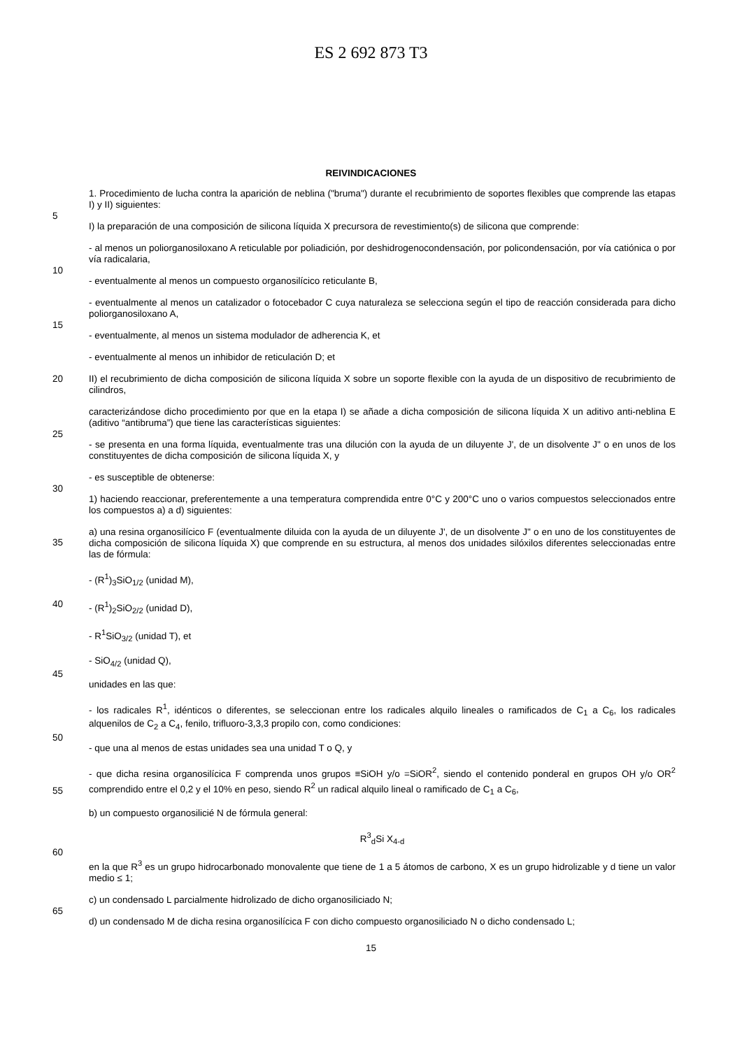ES 2 692 873 T3
REIVINDICACIONES
1. Procedimiento de lucha contra la aparición de neblina ("bruma") durante el recubrimiento de soportes flexibles que comprende las etapas I) y II) siguientes:
5
I) la preparación de una composición de silicona líquida X precursora de revestimiento(s) de silicona que comprende:
- al menos un poliorganosiloxano A reticulable por poliadición, por deshidrogenocondensación, por policondensación, por vía catiónica o por vía radicalaria,
10
- eventualmente al menos un compuesto organosilícico reticulante B,
- eventualmente al menos un catalizador o fotocebador C cuya naturaleza se selecciona según el tipo de reacción considerada para dicho poliorganosiloxano A,
15
- eventualmente, al menos un sistema modulador de adherencia K, et
- eventualmente al menos un inhibidor de reticulación D; et
20
II) el recubrimiento de dicha composición de silicona líquida X sobre un soporte flexible con la ayuda de un dispositivo de recubrimiento de cilindros,
caracterizándose dicho procedimiento por que en la etapa I) se añade a dicha composición de silicona líquida X un aditivo anti-neblina E (aditivo “antibruma”) que tiene las características siguientes:
25
- se presenta en una forma líquida, eventualmente tras una dilución con la ayuda de un diluyente J', de un disolvente J" o en unos de los constituyentes de dicha composición de silicona líquida X, y
- es susceptible de obtenerse:
30
1) haciendo reaccionar, preferentemente a una temperatura comprendida entre 0°C y 200°C uno o varios compuestos seleccionados entre los compuestos a) a d) siguientes:
35
a) una resina organosilícico F (eventualmente diluida con la ayuda de un diluyente J', de un disolvente J" o en uno de los constituyentes de dicha composición de silicona líquida X) que comprende en su estructura, al menos dos unidades silóxilos diferentes seleccionadas entre las de fórmula:
- (R<sup>1</sup>)<sub>3</sub>SiO<sub>1/2</sub> (unidad M),
40
- (R<sup>1</sup>)<sub>2</sub>SiO<sub>2/2</sub> (unidad D),
- R<sup>1</sup>SiO<sub>3/2</sub> (unidad T), et
- SiO<sub>4/2</sub> (unidad Q),
45
unidades en las que:
- los radicales R<sup>1</sup>, idénticos o diferentes, se seleccionan entre los radicales alquilo lineales o ramificados de C<sub>1</sub> a C<sub>6</sub>, los radicales alquenilos de C<sub>2</sub> a C<sub>4</sub>, fenilo, trifluoro-3,3,3 propilo con, como condiciones:
50
- que una al menos de estas unidades sea una unidad T o Q, y
55
- que dicha resina organosilícica F comprenda unos grupos ≡SiOH y/o =SiOR<sup>2</sup>, siendo el contenido ponderal en grupos OH y/o OR<sup>2</sup> comprendido entre el 0,2 y el 10% en peso, siendo R<sup>2</sup> un radical alquilo lineal o ramificado de C<sub>1</sub> a C<sub>6</sub>,
b) un compuesto organosilicié N de fórmula general:
R<sup>3</sup><sub>d</sub>Si X<sub>4-d</sub>
60
en la que R<sup>3</sup> es un grupo hidrocarbonado monovalente que tiene de 1 a 5 átomos de carbono, X es un grupo hidrolizable y d tiene un valor medio ≤ 1;
c) un condensado L parcialmente hidrolizado de dicho organosiliciado N;
65
d) un condensado M de dicha resina organosilícica F con dicho compuesto organosiliciado N o dicho condensado L;
15